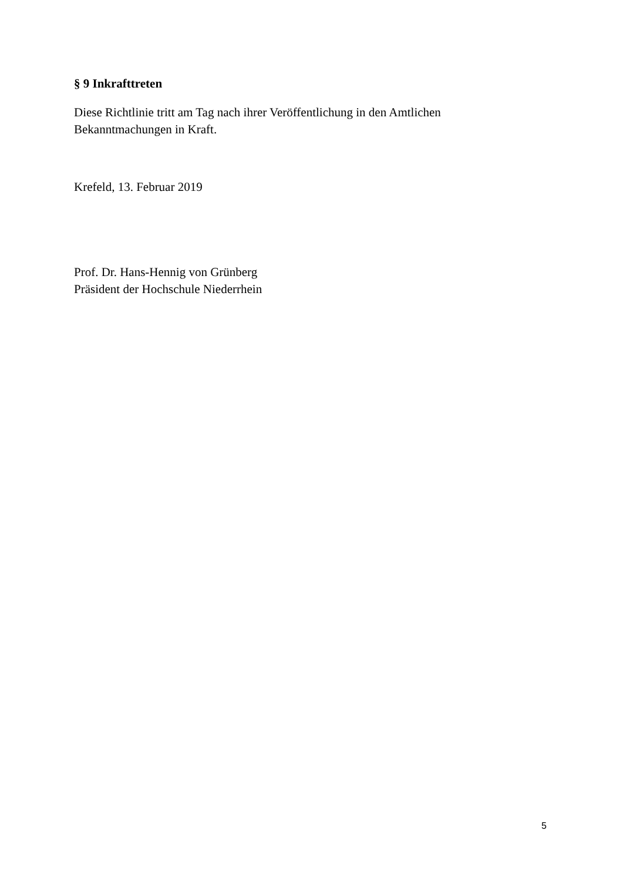§ 9 Inkrafttreten
Diese Richtlinie tritt am Tag nach ihrer Veröffentlichung in den Amtlichen Bekanntmachungen in Kraft.
Krefeld, 13. Februar 2019
Prof. Dr. Hans-Hennig von Grünberg
Präsident der Hochschule Niederrhein
5